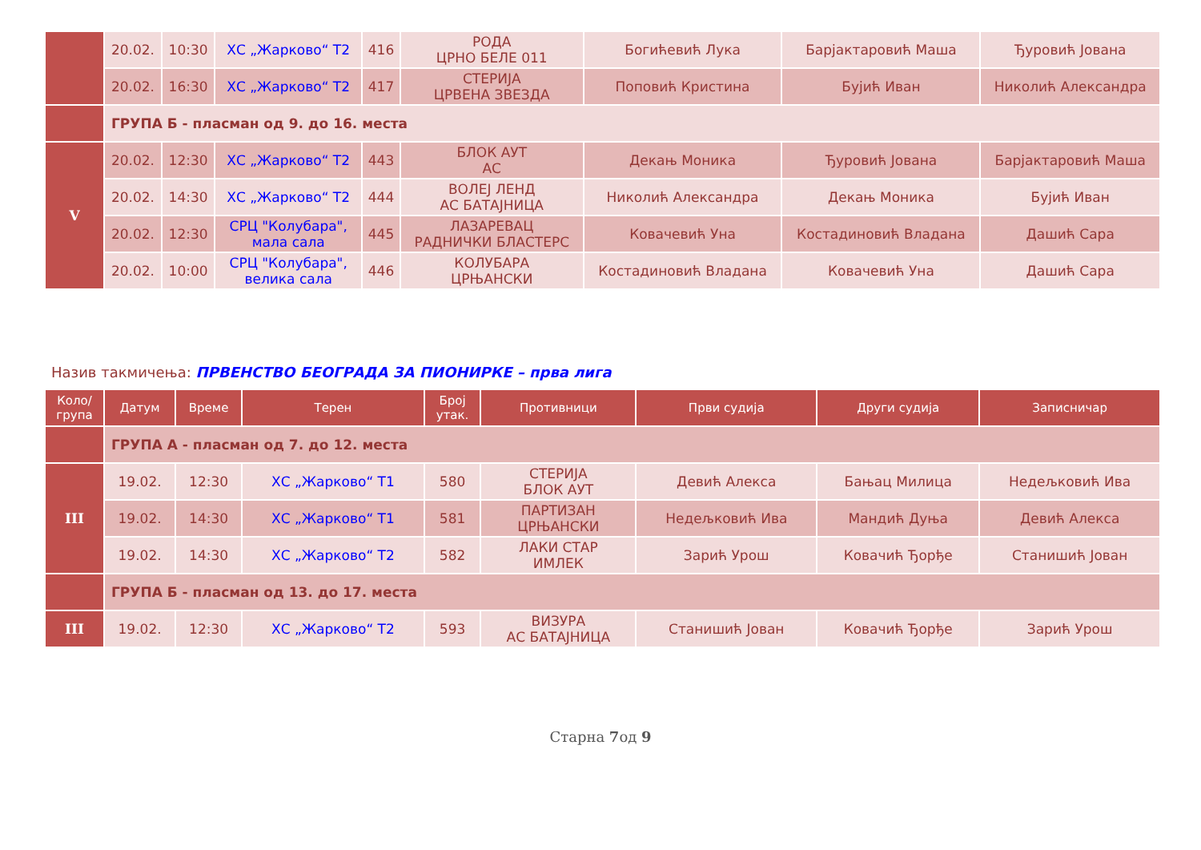| | 20.02. | 10:30 | ХС „Жарково“ Т2 | 416 | РОДА ЦРНО БЕЛЕ 011 | Богићевић Лука | Барјактаровић Маша | Ђуровић Јована |
| | 20.02. | 16:30 | ХС „Жарково“ Т2 | 417 | СТЕРИЈА ЦРВЕНА ЗВЕЗДА | Поповић Кристина | Бујић Иван | Николић Александра |
| | ГРУПА Б - пласман од 9. до 16. места | | | | | | | |
| V | 20.02. | 12:30 | ХС „Жарково“ Т2 | 443 | БЛОК АУТ АС | Декањ Моника | Ђуровић Јована | Барјактаровић Маша |
| | 20.02. | 14:30 | ХС „Жарково“ Т2 | 444 | ВОЛЕЈ ЛЕНД АС БАТАЈНИЦА | Николић Александра | Декањ Моника | Бујић Иван |
| | 20.02. | 12:30 | СРЦ "Колубара", мала сала | 445 | ЛАЗАРЕВАЦ РАДНИЧКИ БЛАСТЕРС | Ковачевић Уна | Костадиновић Владана | Дашић Сара |
| | 20.02. | 10:00 | СРЦ "Колубара", велика сала | 446 | КОЛУБАРА ЦРЊАНСКИ | Костадиновић Владана | Ковачевић Уна | Дашић Сара |
Назив такмичења: ПРВЕНСТВО БЕОГРАДА ЗА ПИОНИРКЕ – прва лига
| Коло/ група | Датум | Време | Терен | Број утак. | Противници | Први судија | Други судија | Записничар |
| --- | --- | --- | --- | --- | --- | --- | --- | --- |
| | ГРУПА А - пласман од 7. до 12. места | | | | | | | |
| III | 19.02. | 12:30 | ХС „Жарково“ Т1 | 580 | СТЕРИЈА БЛОК АУТ | Девић Алекса | Бањац Милица | Недељковић Ива |
| | 19.02. | 14:30 | ХС „Жарково“ Т1 | 581 | ПАРТИЗАН ЦРЊАНСКИ | Недељковић Ива | Мандић Дуња | Девић Алекса |
| | 19.02. | 14:30 | ХС „Жарково“ Т2 | 582 | ЛАКИ СТАР ИМЛЕК | Зарић Урош | Ковачић Ђорђе | Станишић Јован |
| | ГРУПА Б - пласман од 13. до 17. места | | | | | | | |
| III | 19.02. | 12:30 | ХС „Жарково“ Т2 | 593 | ВИЗУРА АС БАТАЈНИЦА | Станишић Јован | Ковачић Ђорђе | Зарић Урош |
Старна 7од 9